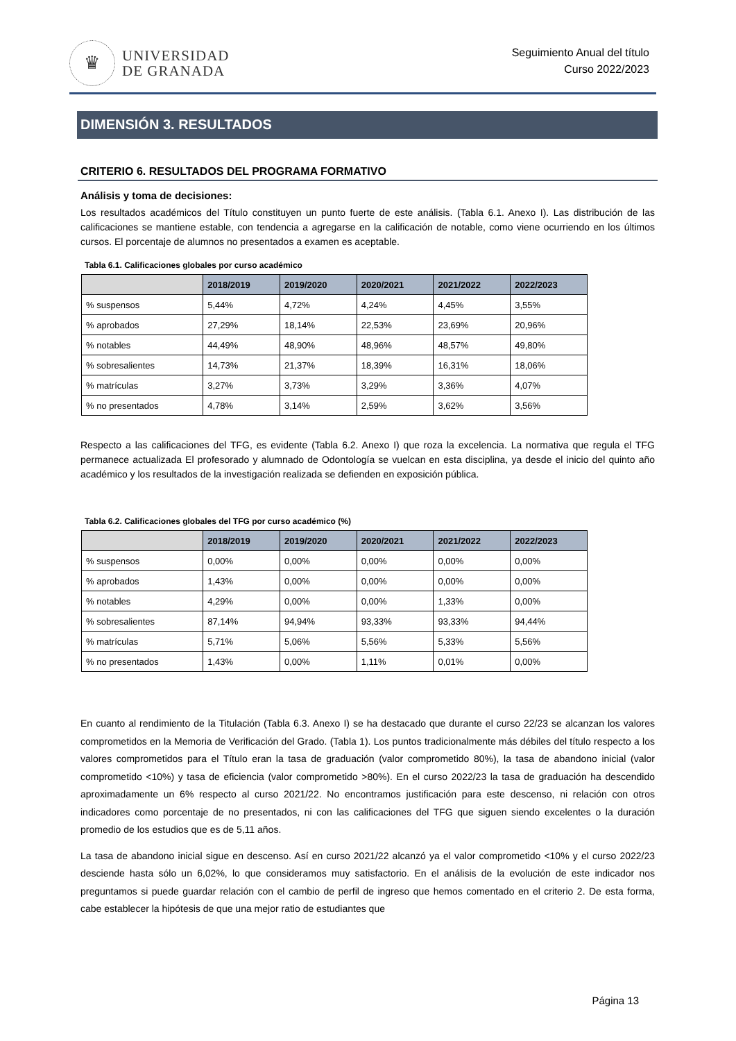♛
UNIVERSIDAD
DE GRANADA
Seguimiento Anual del título
Curso 2022/2023
DIMENSIÓN 3. RESULTADOS
CRITERIO 6. RESULTADOS DEL PROGRAMA FORMATIVO
Análisis y toma de decisiones:
Los resultados académicos del Título constituyen un punto fuerte de este análisis. (Tabla 6.1. Anexo I). Las distribución de las calificaciones se mantiene estable, con tendencia a agregarse en la calificación de notable, como viene ocurriendo en los últimos cursos. El porcentaje de alumnos no presentados a examen es aceptable.
Tabla 6.1. Calificaciones globales por curso académico
| | 2018/2019 | 2019/2020 | 2020/2021 | 2021/2022 | 2022/2023 |
| --- | --- | --- | --- | --- | --- |
| % suspensos | 5,44% | 4,72% | 4,24% | 4,45% | 3,55% |
| % aprobados | 27,29% | 18,14% | 22,53% | 23,69% | 20,96% |
| % notables | 44,49% | 48,90% | 48,96% | 48,57% | 49,80% |
| % sobresalientes | 14,73% | 21,37% | 18,39% | 16,31% | 18,06% |
| % matrículas | 3,27% | 3,73% | 3,29% | 3,36% | 4,07% |
| % no presentados | 4,78% | 3,14% | 2,59% | 3,62% | 3,56% |
Respecto a las calificaciones del TFG, es evidente (Tabla 6.2. Anexo I) que roza la excelencia. La normativa que regula el TFG permanece actualizada El profesorado y alumnado de Odontología se vuelcan en esta disciplina, ya desde el inicio del quinto año académico y los resultados de la investigación realizada se defienden en exposición pública.
Tabla 6.2. Calificaciones globales del TFG por curso académico (%)
| | 2018/2019 | 2019/2020 | 2020/2021 | 2021/2022 | 2022/2023 |
| --- | --- | --- | --- | --- | --- |
| % suspensos | 0,00% | 0,00% | 0,00% | 0,00% | 0,00% |
| % aprobados | 1,43% | 0,00% | 0,00% | 0,00% | 0,00% |
| % notables | 4,29% | 0,00% | 0,00% | 1,33% | 0,00% |
| % sobresalientes | 87,14% | 94,94% | 93,33% | 93,33% | 94,44% |
| % matrículas | 5,71% | 5,06% | 5,56% | 5,33% | 5,56% |
| % no presentados | 1,43% | 0,00% | 1,11% | 0,01% | 0,00% |
En cuanto al rendimiento de la Titulación (Tabla 6.3. Anexo I) se ha destacado que durante el curso 22/23 se alcanzan los valores comprometidos en la Memoria de Verificación del Grado. (Tabla 1). Los puntos tradicionalmente más débiles del título respecto a los valores comprometidos para el Título eran la tasa de graduación (valor comprometido 80%), la tasa de abandono inicial (valor comprometido <10%) y tasa de eficiencia (valor comprometido >80%). En el curso 2022/23 la tasa de graduación ha descendido aproximadamente un 6% respecto al curso 2021/22. No encontramos justificación para este descenso, ni relación con otros indicadores como porcentaje de no presentados, ni con las calificaciones del TFG que siguen siendo excelentes o la duración promedio de los estudios que es de 5,11 años.
La tasa de abandono inicial sigue en descenso. Así en curso 2021/22 alcanzó ya el valor comprometido <10% y el curso 2022/23 desciende hasta sólo un 6,02%, lo que consideramos muy satisfactorio. En el análisis de la evolución de este indicador nos preguntamos si puede guardar relación con el cambio de perfil de ingreso que hemos comentado en el criterio 2. De esta forma, cabe establecer la hipótesis de que una mejor ratio de estudiantes que
Página 13